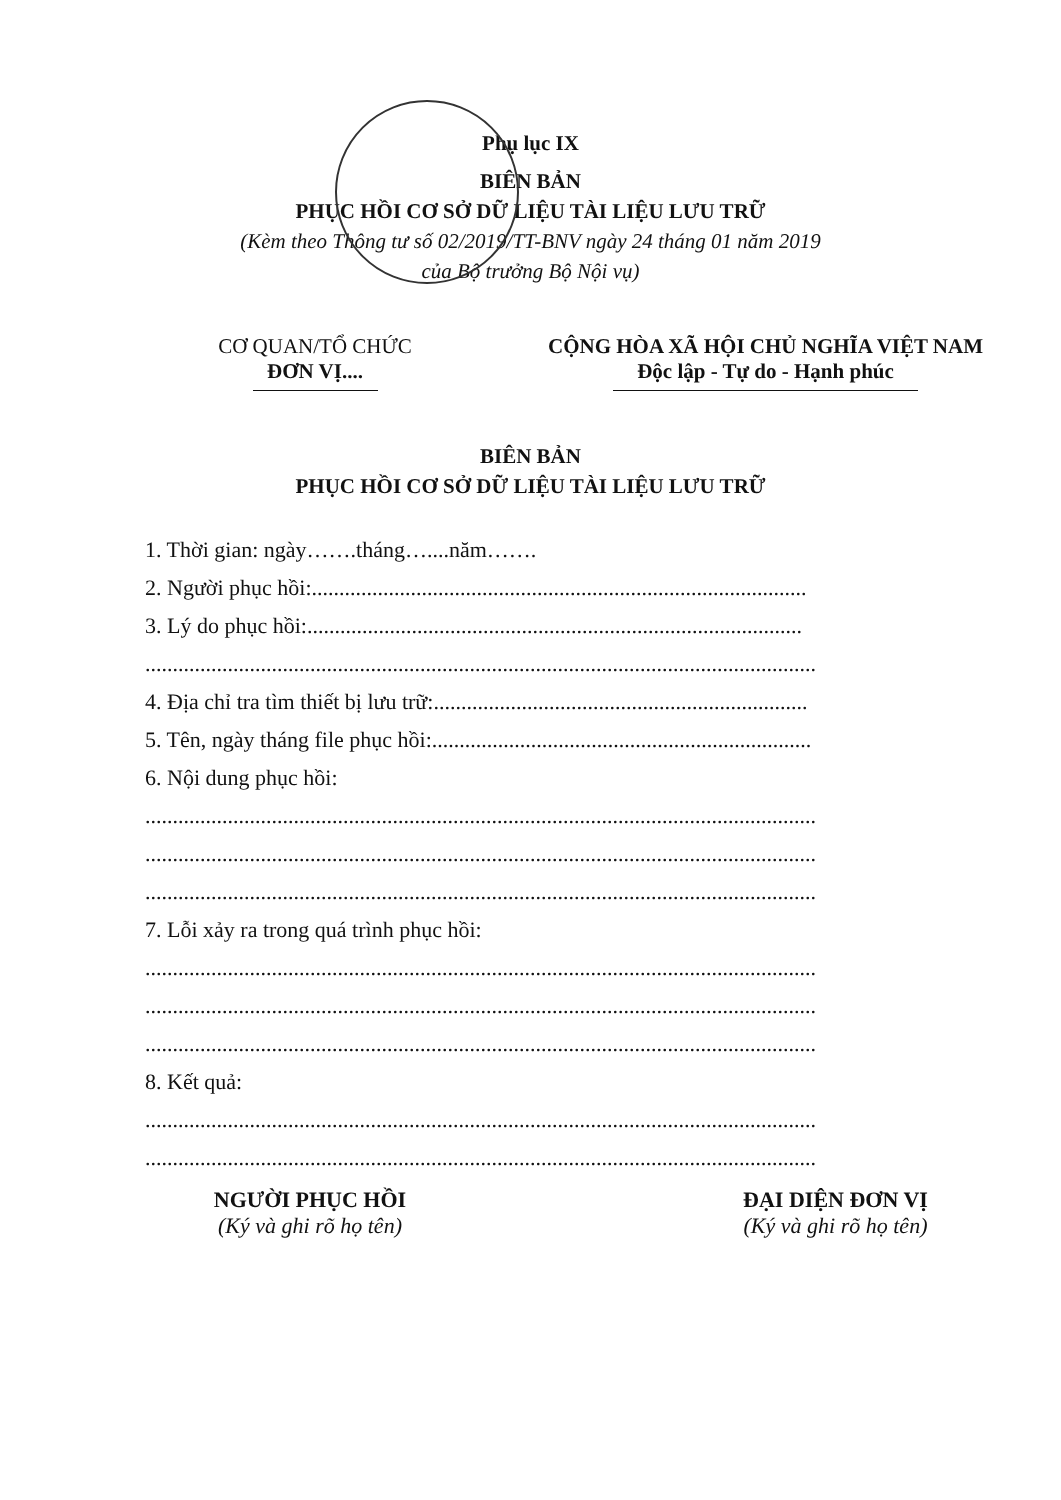Phụ lục IX
BIÊN BẢN
PHỤC HỒI CƠ SỞ DỮ LIỆU TÀI LIỆU LƯU TRỮ
(Kèm theo Thông tư số 02/2019/TT-BNV ngày 24 tháng 01 năm 2019
của Bộ trưởng Bộ Nội vụ)
CƠ QUAN/TỔ CHỨC
ĐƠN VỊ....
CỘNG HÒA XÃ HỘI CHỦ NGHĨA VIỆT NAM
Độc lập - Tự do - Hạnh phúc
BIÊN BẢN
PHỤC HỒI CƠ SỞ DỮ LIỆU TÀI LIỆU LƯU TRỮ
1. Thời gian: ngày…….tháng…....năm…….
2. Người phục hồi:..........................................................................................
3. Lý do phục hồi:..........................................................................................
..........................................................................................................................
4. Địa chỉ tra tìm thiết bị lưu trữ:....................................................................
5. Tên, ngày tháng file phục hồi:.....................................................................
6. Nội dung phục hồi:
..........................................................................................................................
..........................................................................................................................
..........................................................................................................................
7. Lỗi xảy ra trong quá trình phục hồi:
..........................................................................................................................
..........................................................................................................................
..........................................................................................................................
8. Kết quả:
..........................................................................................................................
..........................................................................................................................
NGƯỜI PHỤC HỒI
(Ký và ghi rõ họ tên)
ĐẠI DIỆN ĐƠN VỊ
(Ký và ghi rõ họ tên)